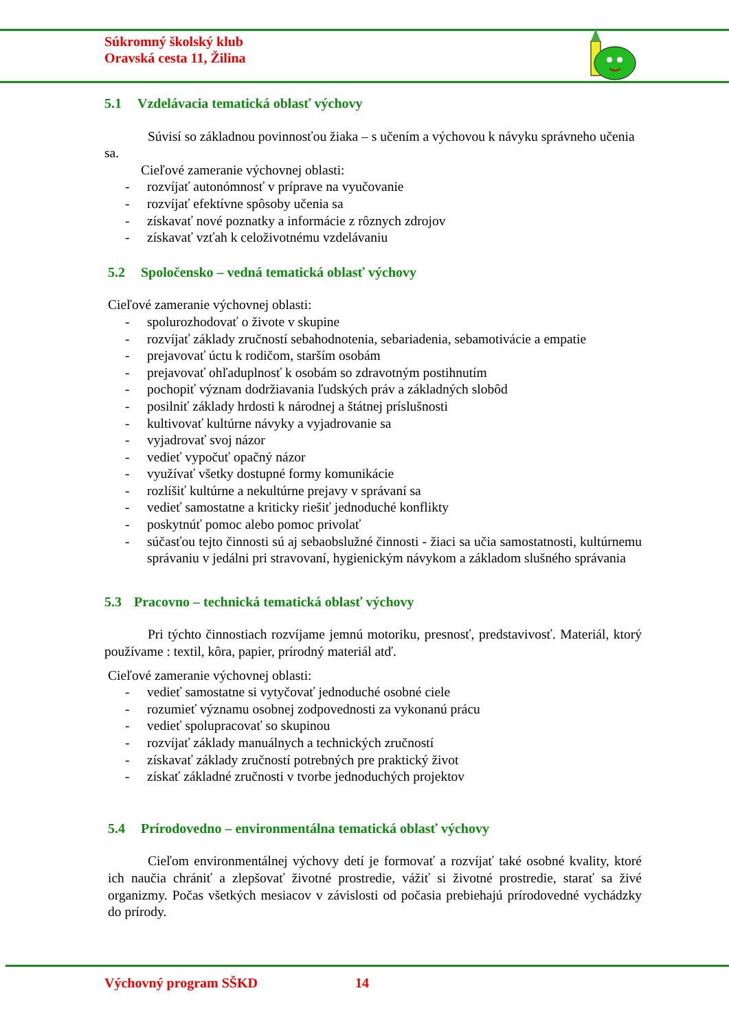Súkromný školský klub
Oravská cesta 11, Žilina
5.1 Vzdelávacia tematická oblasť výchovy
Súvisí so základnou povinnosťou žiaka – s učením a výchovou k návyku správneho učenia sa.
Cieľové zameranie výchovnej oblasti:
- rozvíjať autonómnosť v príprave na vyučovanie
- rozvíjať efektívne spôsoby učenia sa
- získavať nové poznatky a informácie z rôznych zdrojov
- získavať vzťah k celoživotnému vzdelávaniu
5.2 Spoločensko – vedná tematická oblasť výchovy
Cieľové zameranie výchovnej oblasti:
- spolurozhodovať o živote v skupine
- rozvíjať základy zručností sebahodnotenia, sebariadenia, sebamotivácie a empatie
- prejavovať úctu k rodičom, starším osobám
- prejavovať ohľaduplnosť k osobám so zdravotným postihnutím
- pochopiť význam dodržiavania ľudských práv a základných slobôd
- posilniť základy hrdosti k národnej a štátnej príslušnosti
- kultivovať kultúrne návyky a vyjadrovanie sa
- vyjadrovať svoj názor
- vedieť vypočuť opačný názor
- využívať všetky dostupné formy komunikácie
- rozlíšiť kultúrne a nekultúrne prejavy v správaní sa
- vedieť samostatne a kriticky riešiť jednoduché konflikty
- poskytnúť pomoc alebo pomoc privolať
- súčasťou tejto činnosti sú aj sebaobslužné činnosti - žiaci sa učia samostatnosti, kultúrnemu správaniu v jedálni pri stravovaní, hygienickým návykom a základom slušného správania
5.3 Pracovno – technická tematická oblasť výchovy
Pri týchto činnostiach rozvíjame jemnú motoriku, presnosť, predstavivosť. Materiál, ktorý používame : textil, kôra, papier, prírodný materiál atď.
Cieľové zameranie výchovnej oblasti:
- vedieť samostatne si vytyčovať jednoduché osobné ciele
- rozumieť významu osobnej zodpovednosti za vykonanú prácu
- vedieť spolupracovať so skupinou
- rozvíjať základy manuálnych a technických zručností
- získavať základy zručností potrebných pre praktický život
- získať základné zručnosti v tvorbe jednoduchých projektov
5.4 Prírodovedno – environmentálna tematická oblasť výchovy
Cieľom environmentálnej výchovy detí je formovať a rozvíjať také osobné kvality, ktoré ich naučia chrániť a zlepšovať životné prostredie, vážiť si životné prostredie, starať sa živé organizmy. Počas všetkých mesiacov v závislosti od počasia prebiehajú prírodovedné vychádzky do prírody.
Výchovný program SŠKD 14